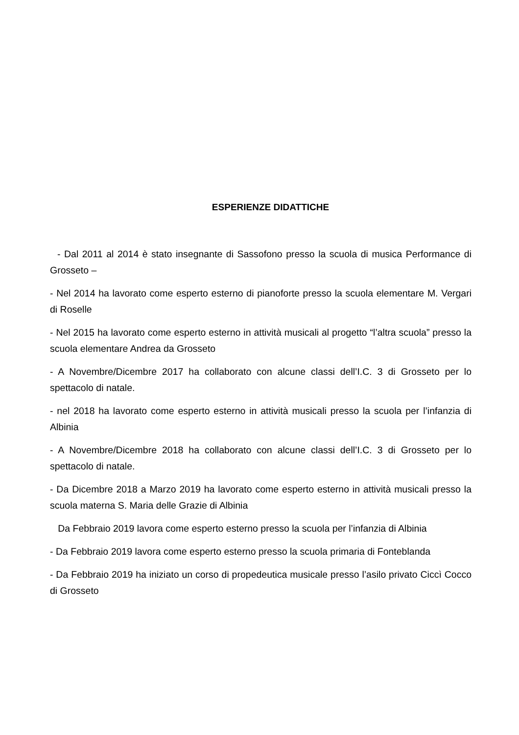ESPERIENZE DIDATTICHE
- Dal 2011 al 2014 è stato insegnante di Sassofono presso la scuola di musica Performance di Grosseto –
- Nel 2014 ha lavorato come esperto esterno di pianoforte presso la scuola elementare M. Vergari di Roselle
- Nel 2015 ha lavorato come esperto esterno in attività musicali al progetto “l’altra scuola” presso la scuola elementare Andrea da Grosseto
- A Novembre/Dicembre 2017 ha collaborato con alcune classi dell’I.C. 3 di Grosseto per lo spettacolo di natale.
- nel 2018 ha lavorato come esperto esterno in attività musicali presso la scuola per l’infanzia di Albinia
- A Novembre/Dicembre 2018 ha collaborato con alcune classi dell’I.C. 3 di Grosseto per lo spettacolo di natale.
- Da Dicembre 2018 a Marzo 2019 ha lavorato come esperto esterno in attività musicali presso la scuola materna S. Maria delle Grazie di Albinia
Da Febbraio 2019 lavora come esperto esterno presso la scuola per l’infanzia di Albinia
- Da Febbraio 2019 lavora come esperto esterno presso la scuola primaria di Fonteblanda
- Da Febbraio 2019 ha iniziato un corso di propedeutica musicale presso l’asilo privato Ciccì Cocco di Grosseto